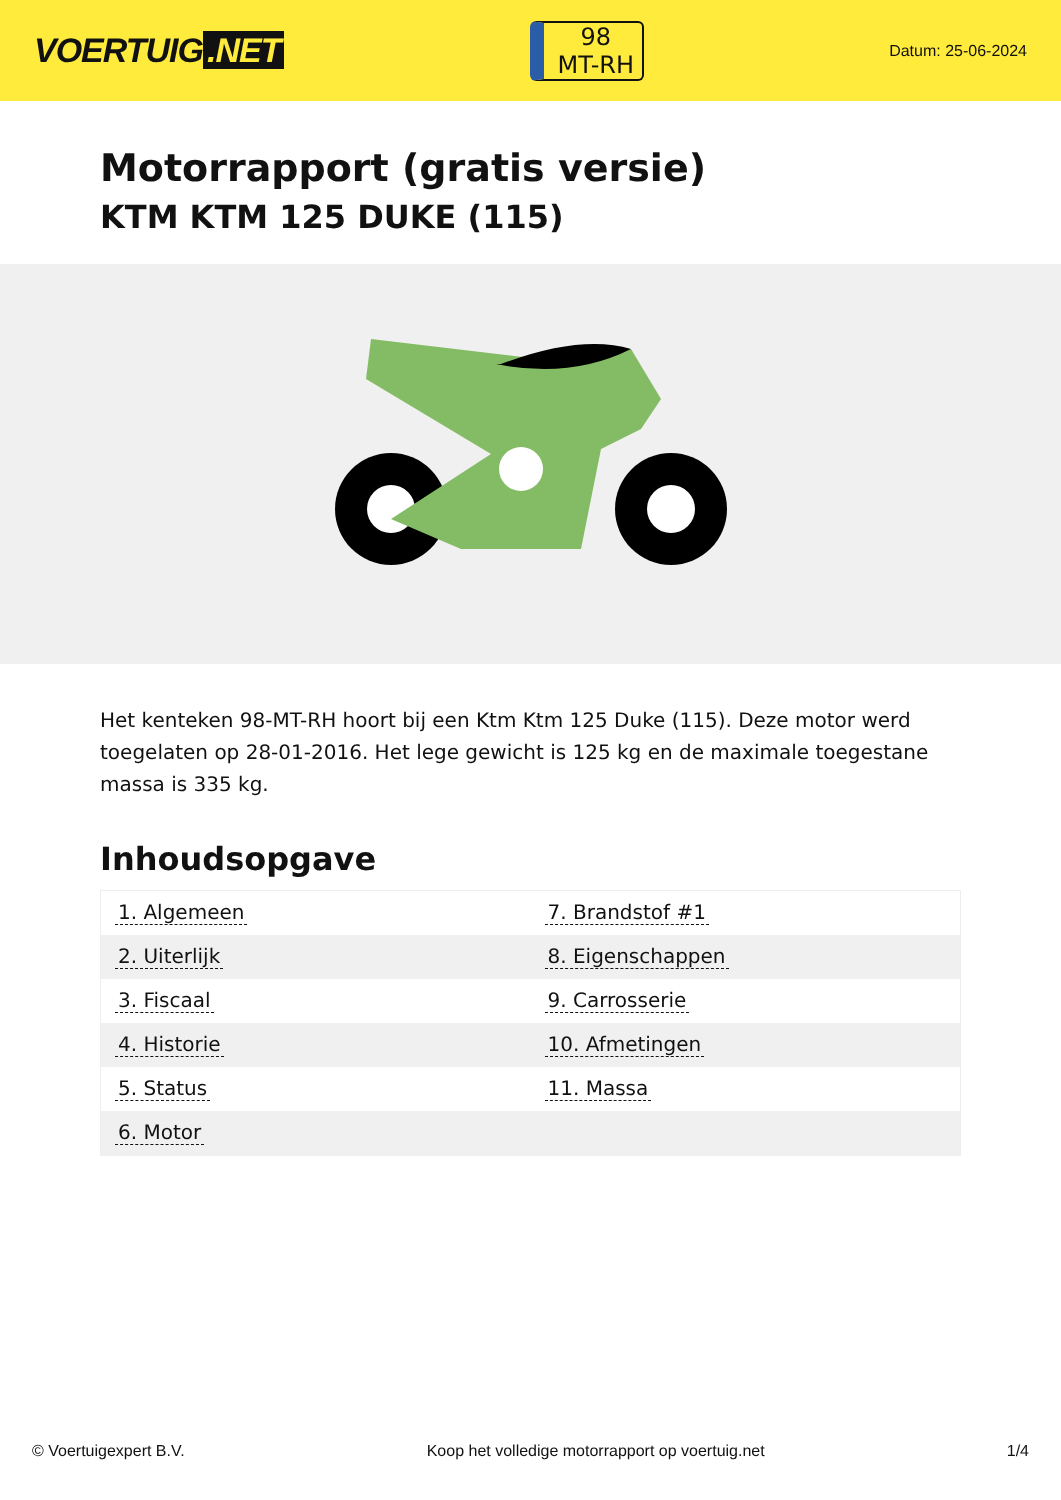VOERTUIG.NET
98
MT-RH
Datum: 25-06-2024
Motorrapport (gratis versie)
KTM KTM 125 DUKE (115)
Het kenteken 98-MT-RH hoort bij een Ktm Ktm 125 Duke (115). Deze motor werd toegelaten op 28-01-2016. Het lege gewicht is 125 kg en de maximale toegestane massa is 335 kg.
Inhoudsopgave
| 1. Algemeen | 7. Brandstof #1 |
| 2. Uiterlijk | 8. Eigenschappen |
| 3. Fiscaal | 9. Carrosserie |
| 4. Historie | 10. Afmetingen |
| 5. Status | 11. Massa |
| 6. Motor | |
© Voertuigexpert B.V. Koop het volledige motorrapport op voertuig.net
1/4